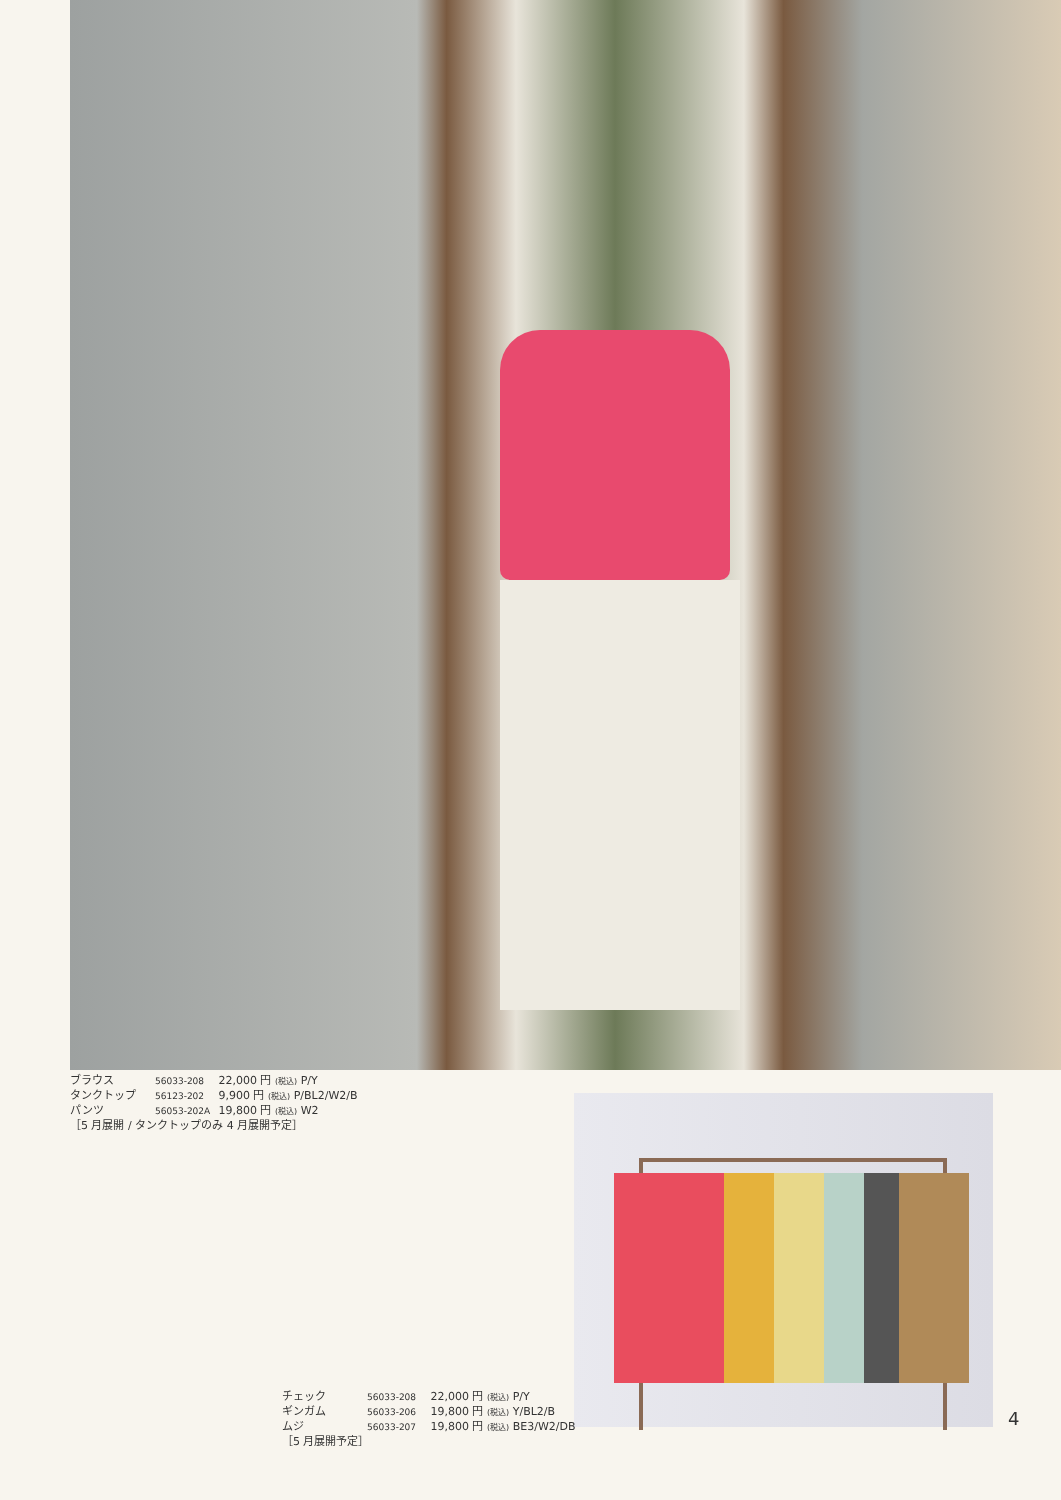ブラウス 56033-208 22,000 円 (税込) P/Y
タンクトップ 56123-202 9,900 円 (税込) P/BL2/W2/B
パンツ 56053-202A 19,800 円 (税込) W2
［5 月展開 / タンクトップのみ 4 月展開予定］
チェック 56033-208 22,000 円 (税込) P/Y
ギンガム 56033-206 19,800 円 (税込) Y/BL2/B
ムジ 56033-207 19,800 円 (税込) BE3/W2/DB
［5 月展開予定］
4